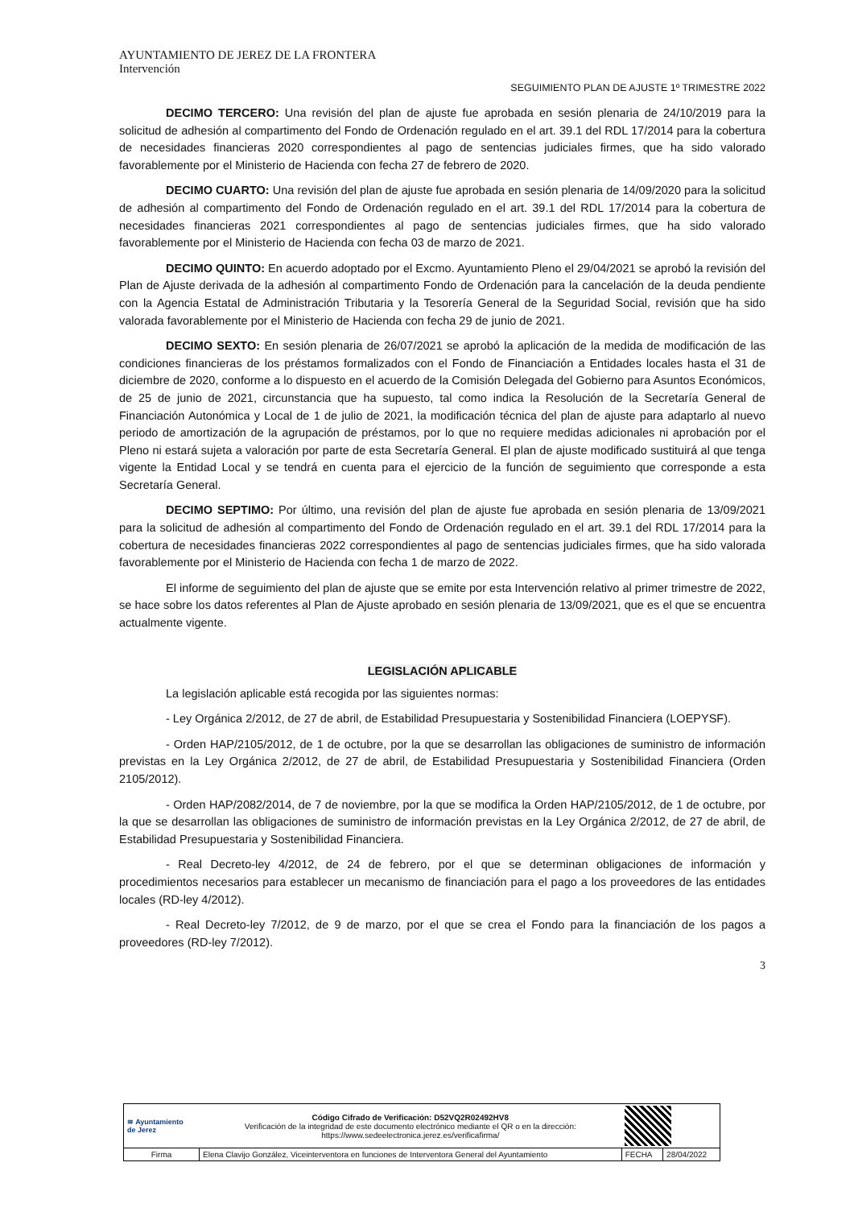AYUNTAMIENTO DE JEREZ DE LA FRONTERA
Intervención
SEGUIMIENTO PLAN DE AJUSTE 1º TRIMESTRE 2022
DECIMO TERCERO: Una revisión del plan de ajuste fue aprobada en sesión plenaria de 24/10/2019 para la solicitud de adhesión al compartimento del Fondo de Ordenación regulado en el art. 39.1 del RDL 17/2014 para la cobertura de necesidades financieras 2020 correspondientes al pago de sentencias judiciales firmes, que ha sido valorado favorablemente por el Ministerio de Hacienda con fecha 27 de febrero de 2020.
DECIMO CUARTO: Una revisión del plan de ajuste fue aprobada en sesión plenaria de 14/09/2020 para la solicitud de adhesión al compartimento del Fondo de Ordenación regulado en el art. 39.1 del RDL 17/2014 para la cobertura de necesidades financieras 2021 correspondientes al pago de sentencias judiciales firmes, que ha sido valorado favorablemente por el Ministerio de Hacienda con fecha 03 de marzo de 2021.
DECIMO QUINTO: En acuerdo adoptado por el Excmo. Ayuntamiento Pleno el 29/04/2021 se aprobó la revisión del Plan de Ajuste derivada de la adhesión al compartimento Fondo de Ordenación para la cancelación de la deuda pendiente con la Agencia Estatal de Administración Tributaria y la Tesorería General de la Seguridad Social, revisión que ha sido valorada favorablemente por el Ministerio de Hacienda con fecha 29 de junio de 2021.
DECIMO SEXTO: En sesión plenaria de 26/07/2021 se aprobó la aplicación de la medida de modificación de las condiciones financieras de los préstamos formalizados con el Fondo de Financiación a Entidades locales hasta el 31 de diciembre de 2020, conforme a lo dispuesto en el acuerdo de la Comisión Delegada del Gobierno para Asuntos Económicos, de 25 de junio de 2021, circunstancia que ha supuesto, tal como indica la Resolución de la Secretaría General de Financiación Autonómica y Local de 1 de julio de 2021, la modificación técnica del plan de ajuste para adaptarlo al nuevo periodo de amortización de la agrupación de préstamos, por lo que no requiere medidas adicionales ni aprobación por el Pleno ni estará sujeta a valoración por parte de esta Secretaría General. El plan de ajuste modificado sustituirá al que tenga vigente la Entidad Local y se tendrá en cuenta para el ejercicio de la función de seguimiento que corresponde a esta Secretaría General.
DECIMO SEPTIMO: Por último, una revisión del plan de ajuste fue aprobada en sesión plenaria de 13/09/2021 para la solicitud de adhesión al compartimento del Fondo de Ordenación regulado en el art. 39.1 del RDL 17/2014 para la cobertura de necesidades financieras 2022 correspondientes al pago de sentencias judiciales firmes, que ha sido valorada favorablemente por el Ministerio de Hacienda con fecha 1 de marzo de 2022.
El informe de seguimiento del plan de ajuste que se emite por esta Intervención relativo al primer trimestre de 2022, se hace sobre los datos referentes al Plan de Ajuste aprobado en sesión plenaria de 13/09/2021, que es el que se encuentra actualmente vigente.
LEGISLACIÓN APLICABLE
La legislación aplicable está recogida por las siguientes normas:
- Ley Orgánica 2/2012, de 27 de abril, de Estabilidad Presupuestaria y Sostenibilidad Financiera (LOEPYSF).
- Orden HAP/2105/2012, de 1 de octubre, por la que se desarrollan las obligaciones de suministro de información previstas en la Ley Orgánica 2/2012, de 27 de abril, de Estabilidad Presupuestaria y Sostenibilidad Financiera (Orden 2105/2012).
- Orden HAP/2082/2014, de 7 de noviembre, por la que se modifica la Orden HAP/2105/2012, de 1 de octubre, por la que se desarrollan las obligaciones de suministro de información previstas en la Ley Orgánica 2/2012, de 27 de abril, de Estabilidad Presupuestaria y Sostenibilidad Financiera.
- Real Decreto-ley 4/2012, de 24 de febrero, por el que se determinan obligaciones de información y procedimientos necesarios para establecer un mecanismo de financiación para el pago a los proveedores de las entidades locales (RD-ley 4/2012).
- Real Decreto-ley 7/2012, de 9 de marzo, por el que se crea el Fondo para la financiación de los pagos a proveedores (RD-ley 7/2012).
3
| ≋ Ayuntamiento de Jerez | | Código Cifrado de Verificación: D52VQ2R02492HV8 Verificación de la integridad de este documento electrónico mediante el QR o en la dirección: https://www.sedeelectronica.jerez.es/verificafirma/ | | |
| Firma | Elena Clavijo González, Viceinterventora en funciones de Interventora General del Ayuntamiento | | FECHA | 28/04/2022 |